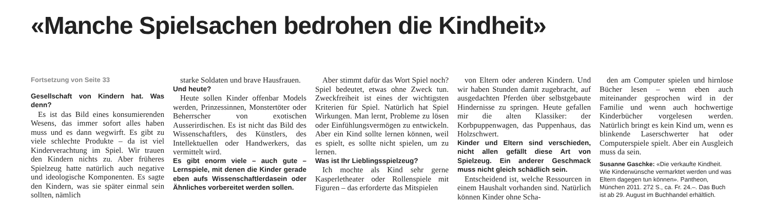«Manche Spielsachen bedrohen die Kindheit»
Fortsetzung von Seite 33
Gesellschaft von Kindern hat. Was denn?
Es ist das Bild eines konsumierenden Wesens, das immer sofort alles haben muss und es dann wegwirft. Es gibt zu viele schlechte Produkte – da ist viel Kinderverachtung im Spiel. Wir trauen den Kindern nichts zu. Aber früheres Spielzeug hatte natürlich auch negative und ideologische Komponenten. Es sagte den Kindern, was sie später einmal sein sollten, nämlich
starke Soldaten und brave Hausfrauen.
Und heute?
Heute sollen Kinder offenbar Models werden, Prinzessinnen, Monstertöter oder Beherrscher von exotischen Ausserirdischen. Es ist nicht das Bild des Wissenschaftlers, des Künstlers, des Intellektuellen oder Handwerkers, das vermittelt wird.
Es gibt enorm viele – auch gute – Lernspiele, mit denen die Kinder gerade eben aufs Wissenschaftlerdasein oder Ähnliches vorbereitet werden sollen.
Aber stimmt dafür das Wort Spiel noch? Spiel bedeutet, etwas ohne Zweck tun. Zweckfreiheit ist eines der wichtigsten Kriterien für Spiel. Natürlich hat Spiel Wirkungen. Man lernt, Probleme zu lösen oder Einfühlungsvermögen zu entwickeln. Aber ein Kind sollte lernen können, weil es spielt, es sollte nicht spielen, um zu lernen.
Was ist Ihr Lieblingsspielzeug?
Ich mochte als Kind sehr gerne Kasperletheater oder Rollenspiele mit Figuren – das erforderte das Mitspielen
von Eltern oder anderen Kindern. Und wir haben Stunden damit zugebracht, auf ausgedachten Pferden über selbstgebaute Hindernisse zu springen. Heute gefallen mir die alten Klassiker: der Korbpuppenwagen, das Puppenhaus, das Holzschwert.
Kinder und Eltern sind verschieden, nicht allen gefällt diese Art von Spielzeug. Ein anderer Geschmack muss nicht gleich schädlich sein.
Entscheidend ist, welche Ressourcen in einem Haushalt vorhanden sind. Natürlich können Kinder ohne Scha-
den am Computer spielen und hirnlose Bücher lesen – wenn eben auch miteinander gesprochen wird in der Familie und wenn auch hochwertige Kinderbücher vorgelesen werden. Natürlich bringt es kein Kind um, wenn es blinkende Laserschwerter hat oder Computerspiele spielt. Aber ein Ausgleich muss da sein.
Susanne Gaschke: «Die verkaufte Kindheit. Wie Kinderwünsche vermarktet werden und was Eltern dagegen tun können». Pantheon, München 2011. 272 S., ca. Fr. 24.–. Das Buch ist ab 29. August im Buchhandel erhältlich.